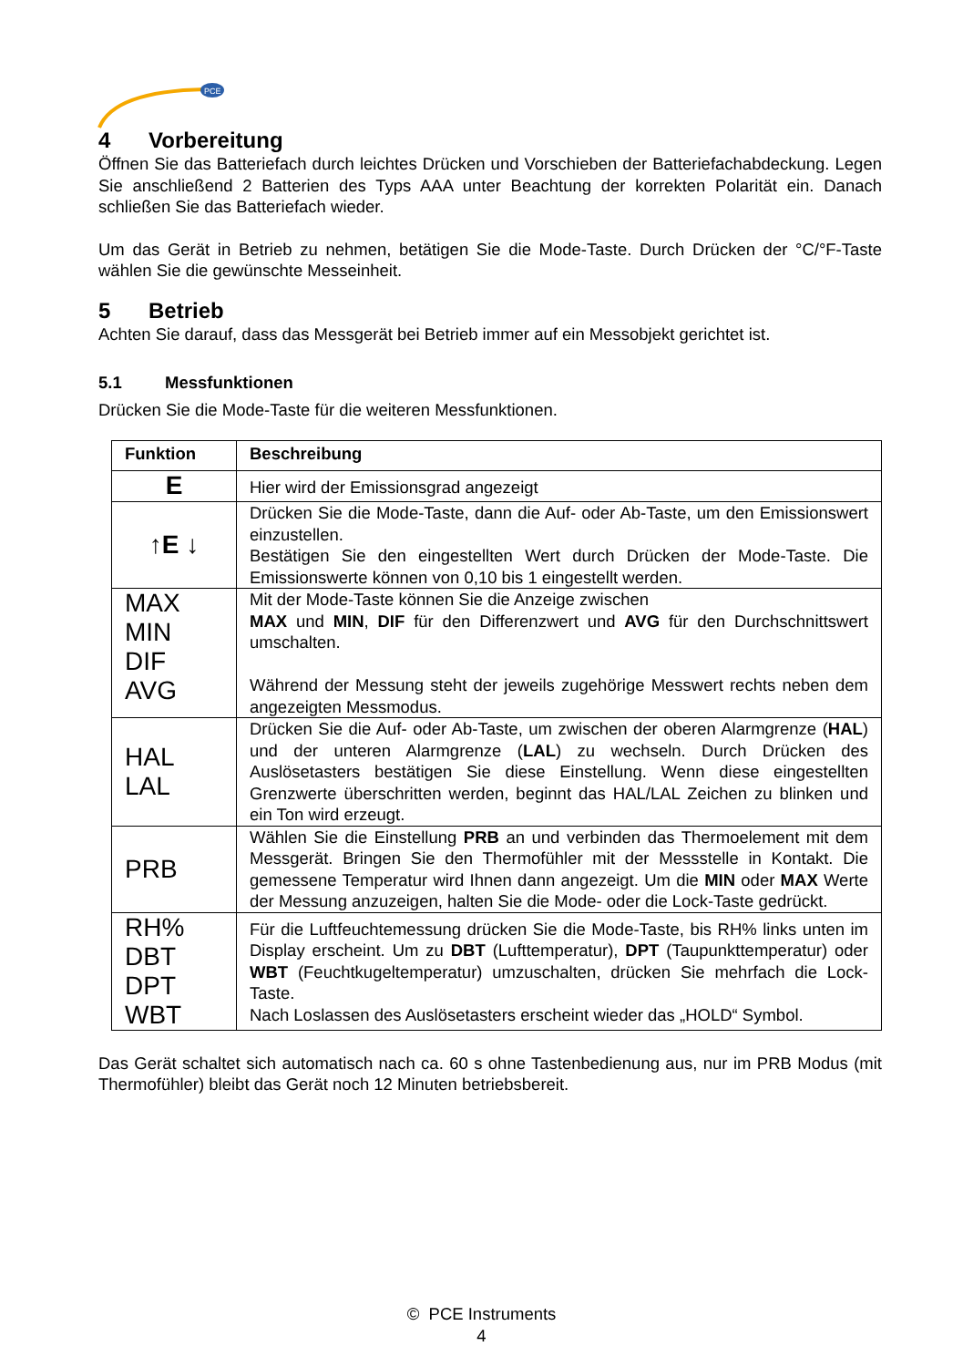PCE
4 Vorbereitung
Öffnen Sie das Batteriefach durch leichtes Drücken und Vorschieben der Batteriefachabdeckung. Legen Sie anschließend 2 Batterien des Typs AAA unter Beachtung der korrekten Polarität ein. Danach schließen Sie das Batteriefach wieder.
Um das Gerät in Betrieb zu nehmen, betätigen Sie die Mode-Taste. Durch Drücken der °C/°F-Taste wählen Sie die gewünschte Messeinheit.
5 Betrieb
Achten Sie darauf, dass das Messgerät bei Betrieb immer auf ein Messobjekt gerichtet ist.
5.1 Messfunktionen
Drücken Sie die Mode-Taste für die weiteren Messfunktionen.
| Funktion | Beschreibung |
| --- | --- |
| E | Hier wird der Emissionsgrad angezeigt |
| ↑ E ↓ | Drücken Sie die Mode-Taste, dann die Auf- oder Ab-Taste, um den Emissionswert einzustellen. Bestätigen Sie den eingestellten Wert durch Drücken der Mode-Taste. Die Emissionswerte können von 0,10 bis 1 eingestellt werden. |
| MAX MIN DIF AVG | Mit der Mode-Taste können Sie die Anzeige zwischen MAX und MIN , DIF für den Differenzwert und AVG für den Durchschnittswert umschalten. Während der Messung steht der jeweils zugehörige Messwert rechts neben dem angezeigten Messmodus. |
| HAL LAL | Drücken Sie die Auf- oder Ab-Taste, um zwischen der oberen Alarmgrenze ( HAL ) und der unteren Alarmgrenze ( LAL ) zu wechseln. Durch Drücken des Auslösetasters bestätigen Sie diese Einstellung. Wenn diese eingestellten Grenzwerte überschritten werden, beginnt das HAL/LAL Zeichen zu blinken und ein Ton wird erzeugt. |
| PRB | Wählen Sie die Einstellung PRB an und verbinden das Thermoelement mit dem Messgerät. Bringen Sie den Thermofühler mit der Messstelle in Kontakt. Die gemessene Temperatur wird Ihnen dann angezeigt. Um die MIN oder MAX Werte der Messung anzuzeigen, halten Sie die Mode- oder die Lock-Taste gedrückt. |
| RH% DBT DPT WBT | Für die Luftfeuchtemessung drücken Sie die Mode-Taste, bis RH% links unten im Display erscheint. Um zu DBT (Lufttemperatur), DPT (Taupunkttemperatur) oder WBT (Feuchtkugeltemperatur) umzuschalten, drücken Sie mehrfach die Lock-Taste. Nach Loslassen des Auslösetasters erscheint wieder das „HOLD“ Symbol. |
Das Gerät schaltet sich automatisch nach ca. 60 s ohne Tastenbedienung aus, nur im PRB Modus (mit Thermofühler) bleibt das Gerät noch 12 Minuten betriebsbereit.
© PCE Instruments
4